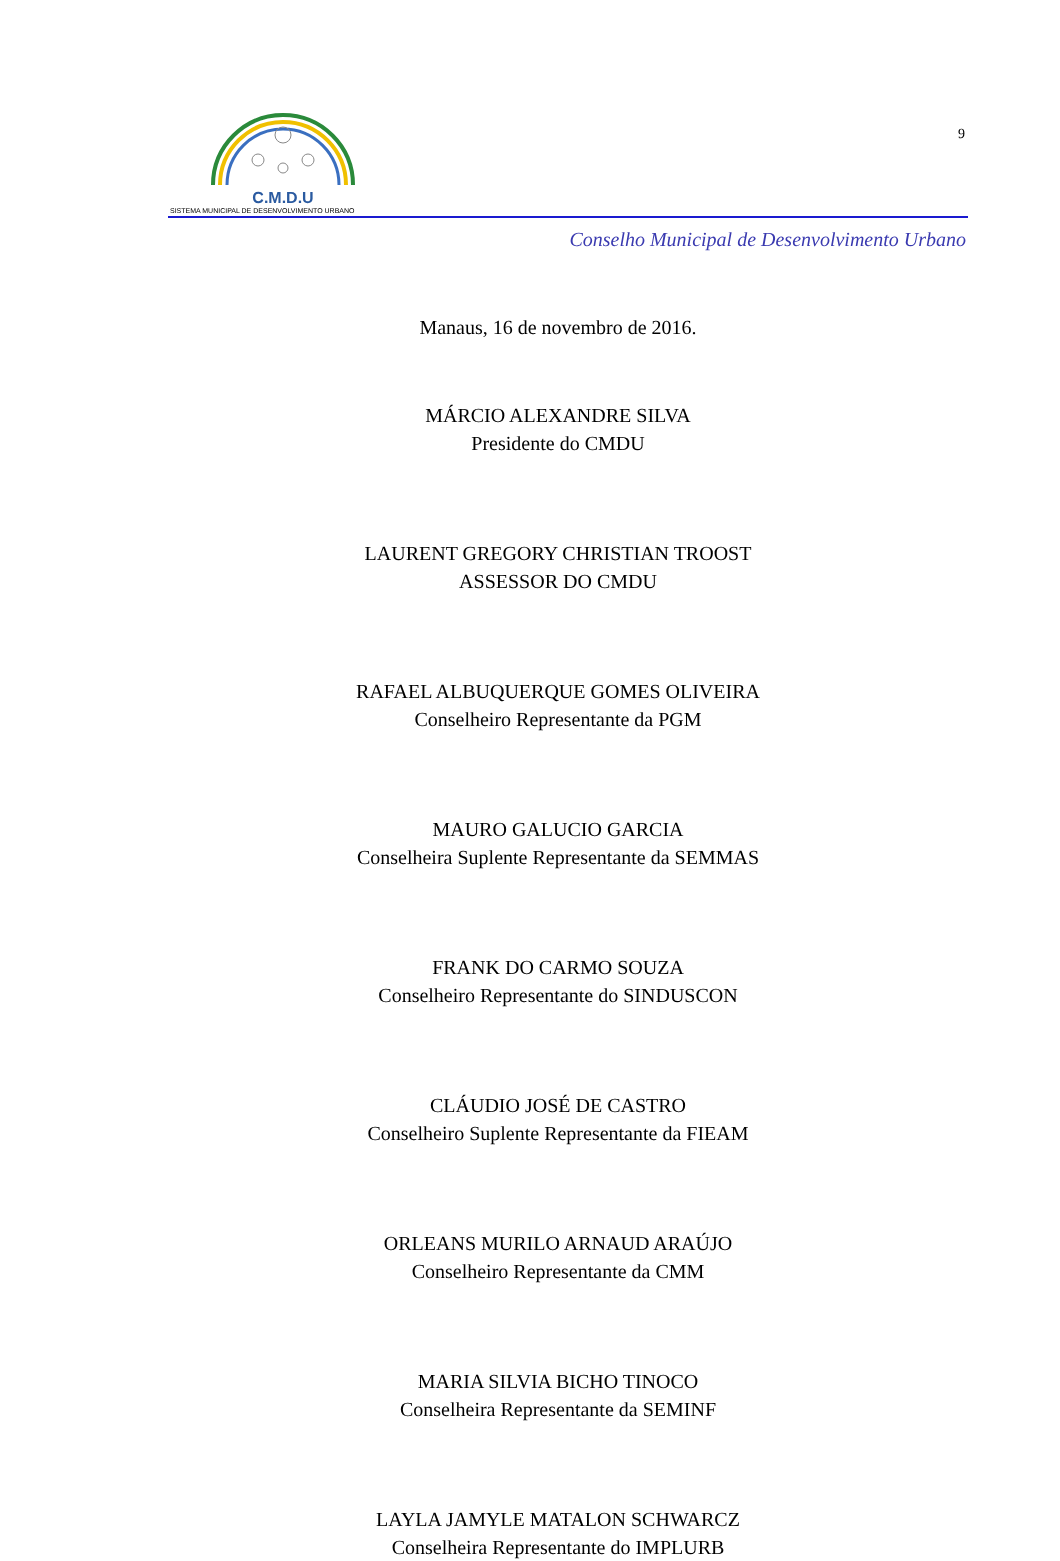C.M.D.U
SISTEMA MUNICIPAL DE DESENVOLVIMENTO URBANO
9
Conselho Municipal de Desenvolvimento Urbano
Manaus, 16 de novembro de 2016.
MÁRCIO ALEXANDRE SILVA
Presidente do CMDU
LAURENT GREGORY CHRISTIAN TROOST
ASSESSOR DO CMDU
RAFAEL ALBUQUERQUE GOMES OLIVEIRA
Conselheiro Representante da PGM
MAURO GALUCIO GARCIA
Conselheira Suplente Representante da SEMMAS
FRANK DO CARMO SOUZA
Conselheiro Representante do SINDUSCON
CLÁUDIO JOSÉ DE CASTRO
Conselheiro Suplente Representante da FIEAM
ORLEANS MURILO ARNAUD ARAÚJO
Conselheiro Representante da CMM
MARIA SILVIA BICHO TINOCO
Conselheira Representante da SEMINF
LAYLA JAMYLE MATALON SCHWARCZ
Conselheira Representante do IMPLURB